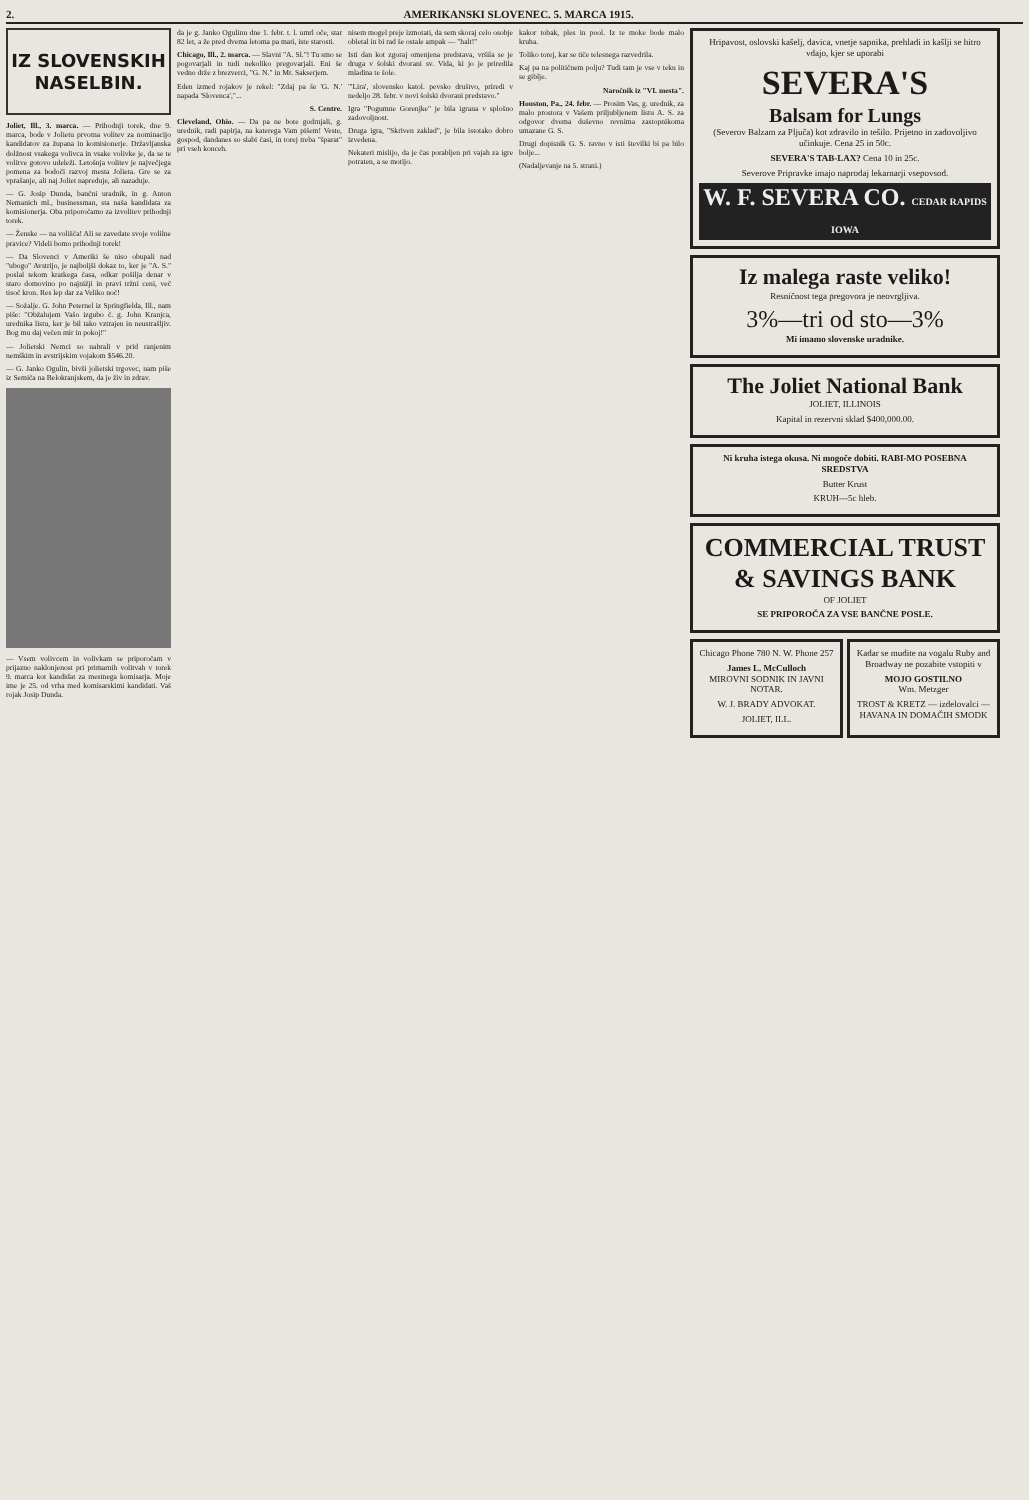2. AMERIKANSKI SLOVENEC. 5. MARCA 1915.
IZ SLOVENSKIH NASELBIN.
Joliet, Ill., 3. marca. — Prihodnji torek, dne 9. marca, bode v Jolietu prvotna volitev za nominacijo kandidatov za župana in komisionerje. Državljanska dolžnost vsakega volivca in vsake volivke je, da se te volitve gotovo udeleži. Letošnja volitev je največjega pomena za bodoči razvoj mesta Jolieta. Gre se za vprašanje, ali naj Joliet napreduje, ali nazaduje.
— G. Josip Dunda, bančni uradnik, in g. Anton Nemanich ml., businessman, sta naša kandidata za komisionerja. Oba priporočamo za izvolitev prihodnji torek.
— Ženske — na volišča! Ali se zavedate svoje volilne pravice? Videli bomo prihodnji torek!
— Da Slovenci v Ameriki še niso obupali nad "ubogo" Avstrijo, je najboljši dokaz to, ker je "A. S." poslal tekom kratkega časa, odkar pošilja denar v staro domovino po najnižji in pravi tržni ceni, več tisoč kron. Res lep dar za Veliko noč!
— Sožalje. G. John Peternel iz Springfielda, Ill., nam piše: "Obžalujem Vašo izgubo č. g. John Kranjca, urednika listu, ker je bil tako vztrajen in neustrašljiv. Bog mu daj večen mir in pokoj!"
— Jolietski Nemci so nabrali v prid ranjenim nemškim in avstrijskim vojakom $546.20.
— G. Janko Ogulin, bivši jolietski trgovec, nam piše iz Semiča na Belokranjskem, da je živ in zdrav.
— Vsem volivcem in volivkam se priporočam v prijazno naklonjenost pri primarnih volitvah v torek 9. marca kot kandidat za mestnega komisarja. Moje ime je 25. od vrha med komisarskimi kandidati. Vaš rojak Josip Dunda.
da je g. Janko Ogulinu dne 1. febr. t. l. umrl oče, star 82 let, a že pred dvema letoma pa mati, iste starosti.
Chicago, Ill., 2. marca. — Slavni "A. Sl."! Tu smo se pogovarjali in tudi nekoliko pregovarjali. Eni še vedno drže z brezverci, "G. N." in Mr. Sakserjem.
Eden izmed rojakov je rekel: "Zdaj pa še 'G. N.' napada 'Slovenca',"...
S. Centre.
Cleveland, Ohio. — Da pa ne bote godrnjali, g. urednik, radi papirja, na katerega Vam pišem! Veste, gospod, dandanes so slabi časi, in torej treba "šparat" pri vseh konceh.
nisem mogel preje izmotati, da sem skoraj celo osobje obletal in bi rad še ostale ampak — "halt!"
Isti dan kot zgoraj omenjena predstava, vršila se je druga v šolski dvorani sv. Vida, ki jo je priredila mladina te šole.
"'Lira', slovensko katol. pevsko društvo, priredi v nedeljo 28. febr. v novi šolski dvorani predstavo."
Igra "Pogumne Gorenjke" je bila igrana v splošno zadovoljnost.
Druga igra, "Skriven zaklad", je bila istotako dobro izvedena.
Nekateri mislijo, da je čas porabljen pri vajah za igre potraten, a se motijo.
kakor tobak, ples in pool. Iz te moke bode malo kruha.
Toliko torej, kar se tiče telesnega razvedrila.
Kaj pa na političnem polju? Tudi tam je vse v teku in se giblje.
Naročnik iz "VI. mesta".
Houston, Pa., 24. febr. — Prosim Vas, g. urednik, za malo prostora v Vašem priljubljenem listu A. S. za odgovor dvema duševno revnima zastopnikoma umazane G. S.
Drugi dopisnik G. S. ravno v isti številki bi pa bilo bolje...
(Nadaljevanje na 5. strani.)
Hripavost, oslovski kašelj, davica, vnetje sapnika, prehladi in kašlji se hitro vdajo, kjer se uporabi
SEVERA'S
Balsam for Lungs
(Severov Balzam za Pljuča) kot zdravilo in tešilo. Prijetno in zadovoljivo učinkuje. Cena 25 in 50c.
SEVERA'S TAB-LAX? Cena 10 in 25c.
Severove Pripravke imajo naprodaj lekarnarji vsepovsod.
W. F. SEVERA CO. CEDAR RAPIDS IOWA
Iz malega raste veliko!
Resničnost tega pregovora je neovrgljiva.
3%—tri od sto—3%
Mi imamo slovenske uradnike.
The Joliet National Bank
JOLIET, ILLINOIS
Kapital in rezervni sklad $400,000.00.
Ni kruha istega okusa. Ni mogoče dobiti. RABI-MO POSEBNA SREDSTVA
Butter Krust
KRUH---5c hleb.
COMMERCIAL TRUST & SAVINGS BANK
OF JOLIET
SE PRIPOROČA ZA VSE BANČNE POSLE.
Chicago Phone 780 N. W. Phone 257
James L. McCulloch
MIROVNI SODNIK IN JAVNI NOTAR.
W. J. BRADY ADVOKAT.
JOLIET, ILL.
Kadar se mudite na vogalu Ruby and Broadway ne pozabite vstopiti v
MOJO GOSTILNO
Wm. Metzger
TROST & KRETZ — izdelovalci — HAVANA IN DOMAČIH SMODK